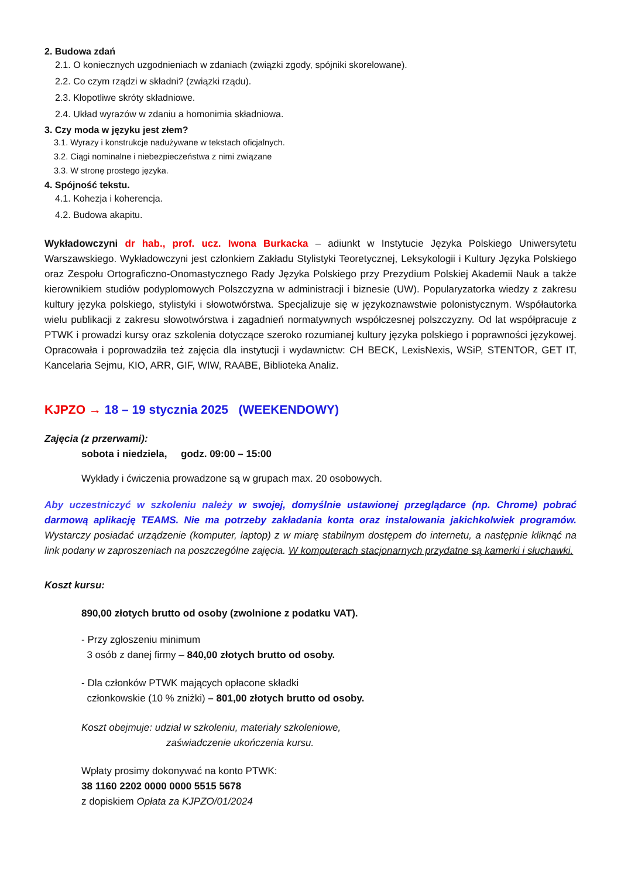2. Budowa zdań
2.1. O koniecznych uzgodnieniach w zdaniach (związki zgody, spójniki skorelowane).
2.2. Co czym rządzi w składni? (związki rządu).
2.3. Kłopotliwe skróty składniowe.
2.4. Układ wyrazów w zdaniu a homonimia składniowa.
3. Czy moda w języku jest złem?
3.1. Wyrazy i konstrukcje nadużywane w tekstach oficjalnych.
3.2. Ciągi nominalne i niebezpieczeństwa z nimi związane
3.3. W stronę prostego języka.
4. Spójność tekstu.
4.1. Kohezja i koherencja.
4.2. Budowa akapitu.
Wykładowczyni dr hab., prof. ucz. Iwona Burkacka – adiunkt w Instytucie Języka Polskiego Uniwersytetu Warszawskiego. Wykładowczyni jest członkiem Zakładu Stylistyki Teoretycznej, Leksykologii i Kultury Języka Polskiego oraz Zespołu Ortograficzno-Onomastycznego Rady Języka Polskiego przy Prezydium Polskiej Akademii Nauk a także kierownikiem studiów podyplomowych Polszczyzna w administracji i biznesie (UW). Popularyzatorka wiedzy z zakresu kultury języka polskiego, stylistyki i słowotwórstwa. Specjalizuje się w językoznawstwie polonistycznym. Współautorka wielu publikacji z zakresu słowotwórstwa i zagadnień normatywnych współczesnej polszczyzny. Od lat współpracuje z PTWK i prowadzi kursy oraz szkolenia dotyczące szeroko rozumianej kultury języka polskiego i poprawności językowej. Opracowała i poprowadziła też zajęcia dla instytucji i wydawnictw: CH BECK, LexisNexis, WSiP, STENTOR, GET IT, Kancelaria Sejmu, KIO, ARR, GIF, WIW, RAABE, Biblioteka Analiz.
KJPZO → 18 – 19 stycznia 2025 (WEEKENDOWY)
Zajęcia (z przerwami):
sobota i niedziela, godz. 09:00 – 15:00
Wykłady i ćwiczenia prowadzone są w grupach max. 20 osobowych.
Aby uczestniczyć w szkoleniu należy w swojej, domyślnie ustawionej przeglądarce (np. Chrome) pobrać darmową aplikację TEAMS. Nie ma potrzeby zakładania konta oraz instalowania jakichkolwiek programów. Wystarczy posiadać urządzenie (komputer, laptop) z w miarę stabilnym dostępem do internetu, a następnie kliknąć na link podany w zaproszeniach na poszczególne zajęcia. W komputerach stacjonarnych przydatne są kamerki i słuchawki.
Koszt kursu:
890,00 złotych brutto od osoby (zwolnione z podatku VAT).
- Przy zgłoszeniu minimum
3 osób z danej firmy – 840,00 złotych brutto od osoby.
- Dla członków PTWK mających opłacone składki
członkowskie (10 % zniżki) – 801,00 złotych brutto od osoby.
Koszt obejmuje: udział w szkoleniu, materiały szkoleniowe,
zaświadczenie ukończenia kursu.
Wpłaty prosimy dokonywać na konto PTWK:
38 1160 2202 0000 0000 5515 5678
z dopiskiem Opłata za KJPZO/01/2024